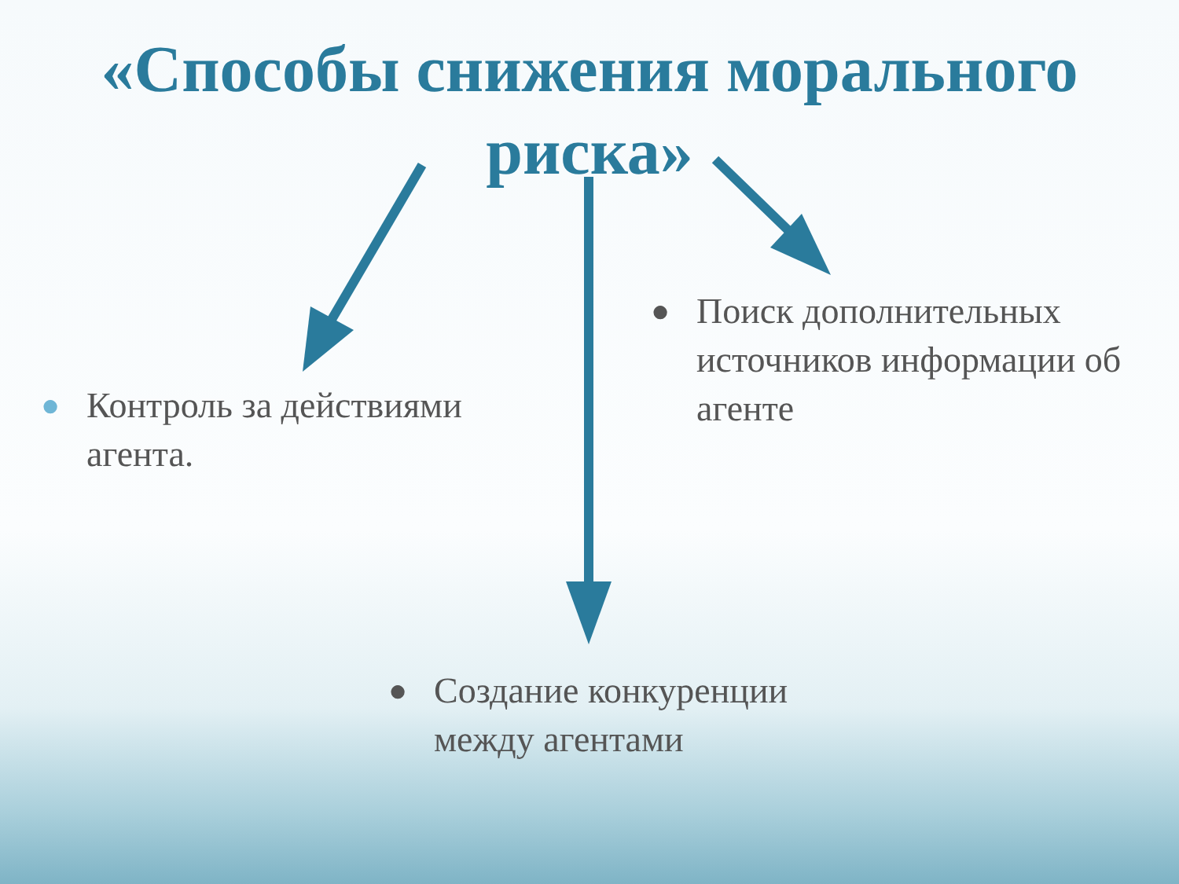«Способы снижения морального
риска»
● Контроль за действиями агента.
● Поиск дополнительных источников информации об агенте
● Создание конкуренции между агентами